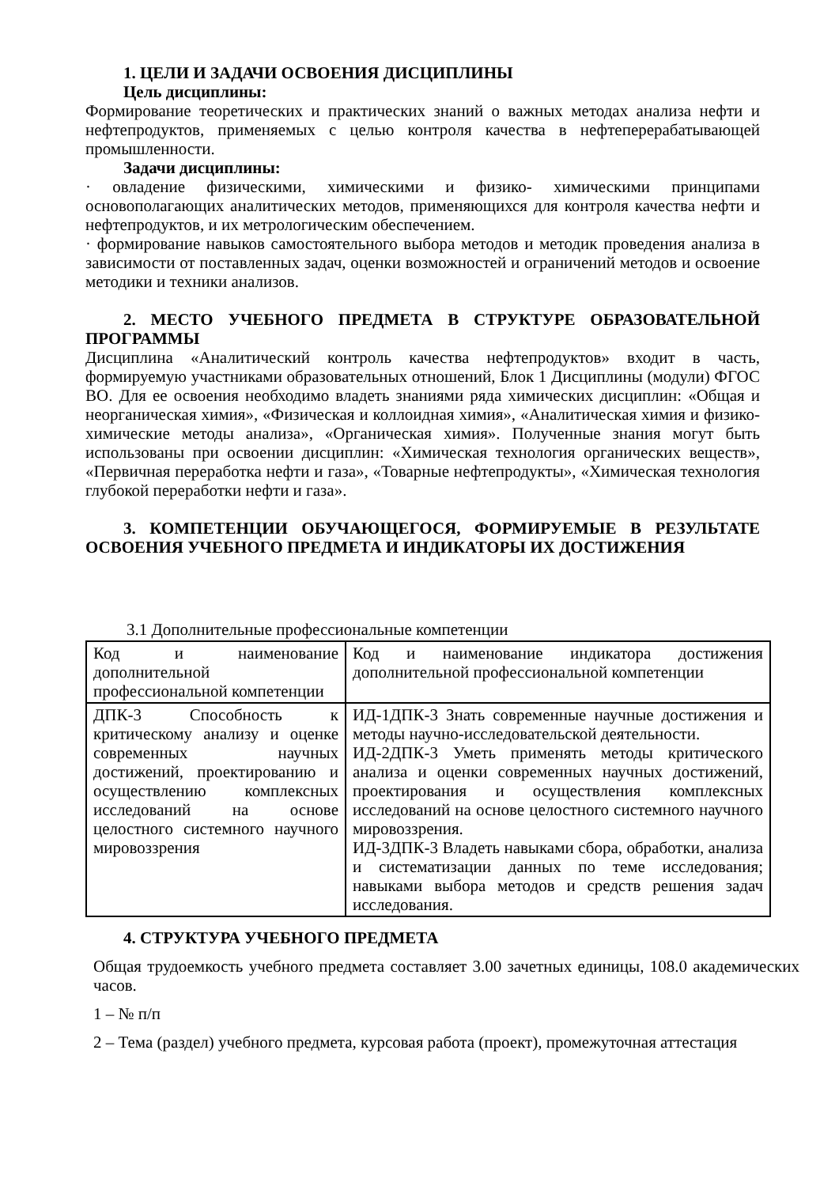1. ЦЕЛИ И ЗАДАЧИ ОСВОЕНИЯ ДИСЦИПЛИНЫ
Цель дисциплины:
Формирование теоретических и практических знаний о важных методах анализа нефти и нефтепродуктов, применяемых с целью контроля качества в нефтеперерабатывающей промышленности.
Задачи дисциплины:
· овладение физическими, химическими и физико- химическими принципами основополагающих аналитических методов, применяющихся для контроля качества нефти и нефтепродуктов, и их метрологическим обеспечением.
· формирование навыков самостоятельного выбора методов и методик проведения анализа в зависимости от поставленных задач, оценки возможностей и ограничений методов и освоение методики и техники анализов.
2. МЕСТО УЧЕБНОГО ПРЕДМЕТА В СТРУКТУРЕ ОБРАЗОВАТЕЛЬНОЙ ПРОГРАММЫ
Дисциплина «Аналитический контроль качества нефтепродуктов» входит в часть, формируемую участниками образовательных отношений, Блок 1 Дисциплины (модули) ФГОС ВО. Для ее освоения необходимо владеть знаниями ряда химических дисциплин: «Общая и неорганическая химия», «Физическая и коллоидная химия», «Аналитическая химия и физико-химические методы анализа», «Органическая химия». Полученные знания могут быть использованы при освоении дисциплин: «Химическая технология органических веществ», «Первичная переработка нефти и газа», «Товарные нефтепродукты», «Химическая технология глубокой переработки нефти и газа».
3. КОМПЕТЕНЦИИ ОБУЧАЮЩЕГОСЯ, ФОРМИРУЕМЫЕ В РЕЗУЛЬТАТЕ ОСВОЕНИЯ УЧЕБНОГО ПРЕДМЕТА И ИНДИКАТОРЫ ИХ ДОСТИЖЕНИЯ
3.1 Дополнительные профессиональные компетенции
| Код и наименование дополнительной профессиональной компетенции | Код и наименование индикатора достижения дополнительной профессиональной компетенции |
| ДПК-3 Способность к критическому анализу и оценке современных научных достижений, проектированию и осуществлению комплексных исследований на основе целостного системного научного мировоззрения | ИД-1ДПК-3 Знать современные научные достижения и методы научно-исследовательской деятельности. ИД-2ДПК-3 Уметь применять методы критического анализа и оценки современных научных достижений, проектирования и осуществления комплексных исследований на основе целостного системного научного мировоззрения. ИД-3ДПК-3 Владеть навыками сбора, обработки, анализа и систематизации данных по теме исследования; навыками выбора методов и средств решения задач исследования. |
4. СТРУКТУРА УЧЕБНОГО ПРЕДМЕТА
Общая трудоемкость учебного предмета составляет 3.00 зачетных единицы, 108.0 академических часов.
1 – № п/п
2 – Тема (раздел) учебного предмета, курсовая работа (проект), промежуточная аттестация